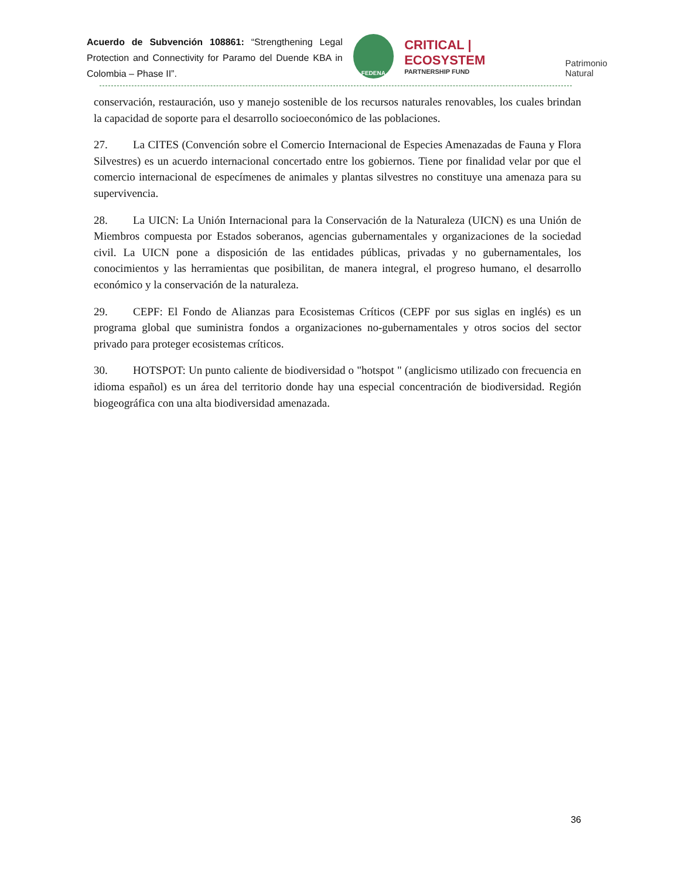Acuerdo de Subvención 108861: “Strengthening Legal Protection and Connectivity for Paramo del Duende KBA in Colombia – Phase II”.
FEDENA
CRITICAL | ECOSYSTEM
PARTNERSHIP FUND
Patrimonio Natural
conservación, restauración, uso y manejo sostenible de los recursos naturales renovables, los cuales brindan la capacidad de soporte para el desarrollo socioeconómico de las poblaciones.
27. La CITES (Convención sobre el Comercio Internacional de Especies Amenazadas de Fauna y Flora Silvestres) es un acuerdo internacional concertado entre los gobiernos. Tiene por finalidad velar por que el comercio internacional de especímenes de animales y plantas silvestres no constituye una amenaza para su supervivencia.
28. La UICN: La Unión Internacional para la Conservación de la Naturaleza (UICN) es una Unión de Miembros compuesta por Estados soberanos, agencias gubernamentales y organizaciones de la sociedad civil. La UICN pone a disposición de las entidades públicas, privadas y no gubernamentales, los conocimientos y las herramientas que posibilitan, de manera integral, el progreso humano, el desarrollo económico y la conservación de la naturaleza.
29. CEPF: El Fondo de Alianzas para Ecosistemas Críticos (CEPF por sus siglas en inglés) es un programa global que suministra fondos a organizaciones no-gubernamentales y otros socios del sector privado para proteger ecosistemas críticos.
30. HOTSPOT: Un punto caliente de biodiversidad o "hotspot " (anglicismo utilizado con frecuencia en idioma español) es un área del territorio donde hay una especial concentración de biodiversidad. Región biogeográfica con una alta biodiversidad amenazada.
36